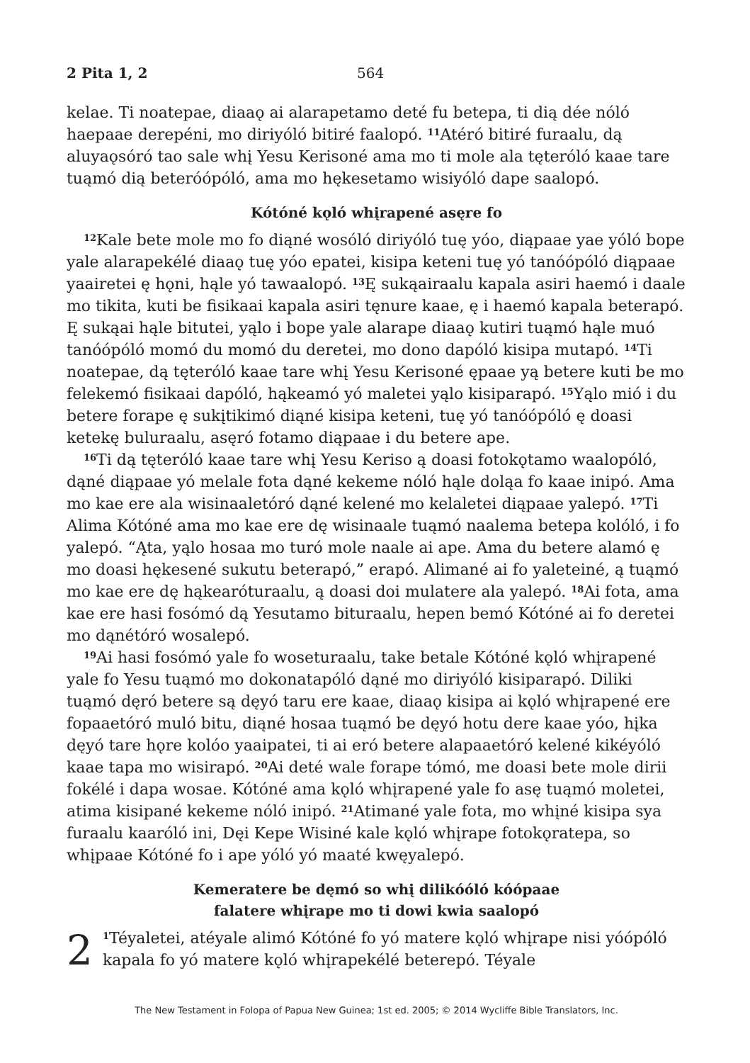2 Pita 1, 2 564
kelae. Ti noatepae, diaaǫ ai alarapetamo deté fu betepa, ti dią dée nóló haepaae derepéni, mo diriyóló bitiré faalopó. <sup>11</sup>Atéró bitiré furaalu, dą aluyaǫsóró tao sale whį Yesu Kerisoné ama mo ti mole ala tęteróló kaae tare tuąmó dią beteróópóló, ama mo hękesetamo wisiyóló dape saalopó.
Kótóné kǫló whįrapené asęre fo
<sup>12</sup> Kale bete mole mo fo diąné wosóló diriyóló tuę yóo, diąpaae yae yóló bope yale alarapekélé diaaǫ tuę yóo epatei, kisipa keteni tuę yó tanóópóló diąpaae yaairetei ę hǫni, hąle yó tawaalopó. <sup>13</sup>Ę sukąairaalu kapala asiri haemó i daale mo tikita, kuti be fisikaai kapala asiri tęnure kaae, ę i haemó kapala beterapó. Ę sukąai hąle bitutei, yąlo i bope yale alarape diaaǫ kutiri tuąmó hąle muó tanóópóló momó du momó du deretei, mo dono dapóló kisipa mutapó. <sup>14</sup>Ti noatepae, dą tęteróló kaae tare whį Yesu Kerisoné ępaae yą betere kuti be mo felekemó fisikaai dapóló, hąkeamó yó maletei yąlo kisiparapó. <sup>15</sup>Yąlo mió i du betere forape ę sukįtikimó diąné kisipa keteni, tuę yó tanóópóló ę doasi ketekę buluraalu, asęró fotamo diąpaae i du betere ape.
<sup>16</sup> Ti dą tęteróló kaae tare whį Yesu Keriso ą doasi fotokǫtamo waalopóló, dąné diąpaae yó melale fota dąné kekeme nóló hąle doląa fo kaae inipó. Ama mo kae ere ala wisinaaletóró dąné kelené mo kelaletei diąpaae yalepó. <sup>17</sup>Ti Alima Kótóné ama mo kae ere dę wisinaale tuąmó naalema betepa kolóló, i fo yalepó. “Ąta, yąlo hosaa mo turó mole naale ai ape. Ama du betere alamó ę mo doasi hękesené sukutu beterapó,” erapó. Alimané ai fo yaleteiné, ą tuąmó mo kae ere dę hąkearóturaalu, ą doasi doi mulatere ala yalepó. <sup>18</sup>Ai fota, ama kae ere hasi fosómó dą Yesutamo bituraalu, hepen bemó Kótóné ai fo deretei mo dąnétóró wosalepó.
<sup>19</sup> Ai hasi fosómó yale fo woseturaalu, take betale Kótóné kǫló whįrapené yale fo Yesu tuąmó mo dokonatapóló dąné mo diriyóló kisiparapó. Diliki tuąmó dęró betere są dęyó taru ere kaae, diaaǫ kisipa ai kǫló whįrapené ere fopaaetóró muló bitu, diąné hosaa tuąmó be dęyó hotu dere kaae yóo, hįka dęyó tare hǫre kolóo yaaipatei, ti ai eró betere alapaaetóró kelené kikéyóló kaae tapa mo wisirapó. <sup>20</sup>Ai deté wale forape tómó, me doasi bete mole dirii fokélé i dapa wosae. Kótóné ama kǫló whįrapené yale fo asę tuąmó moletei, atima kisipané kekeme nóló inipó. <sup>21</sup>Atimané yale fota, mo whįné kisipa sya furaalu kaaróló ini, Dęi Kepe Wisiné kale kǫló whįrape fotokǫratepa, so whįpaae Kótóné fo i ape yóló yó maaté kwęyalepó.
Kemeratere be dęmó so whį dilikóóló kóópaae
falatere whįrape mo ti dowi kwia saalopó
2<sup>1</sup>Téyaletei, atéyale alimó Kótóné fo yó matere kǫló whįrape nisi yóópóló kapala fo yó matere kǫló whįrapekélé beterepó. Téyale
The New Testament in Folopa of Papua New Guinea; 1st ed. 2005; © 2014 Wycliffe Bible Translators, Inc.